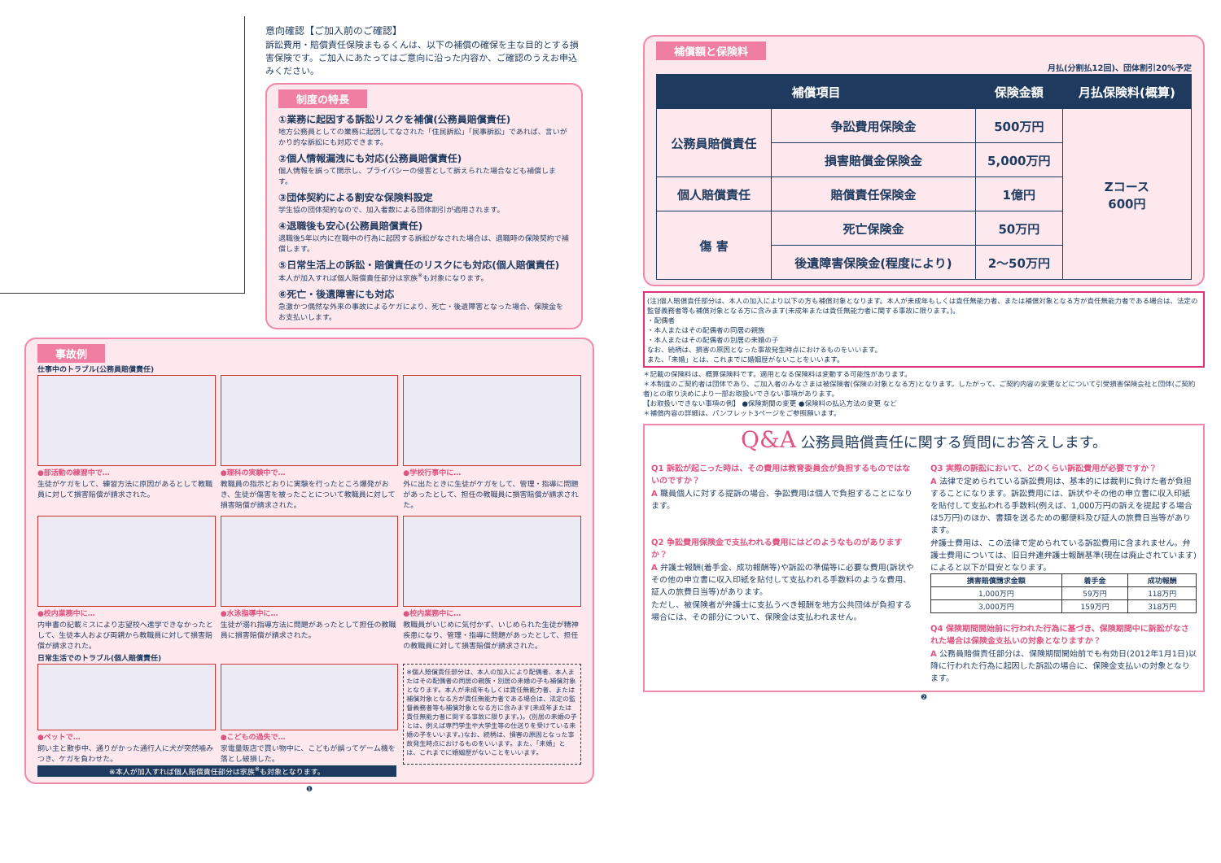意向確認【ご加入前のご確認】
訴訟費用・賠償責任保険まもるくんは、以下の補償の確保を主な目的とする損害保険です。ご加入にあたってはご意向に沿った内容か、ご確認のうえお申込みください。
制度の特長
①業務に起因する訴訟リスクを補償(公務員賠償責任)
地方公務員としての業務に起因してなされた「住民訴訟」「民事訴訟」であれば、言いがかり的な訴訟にも対応できます。
②個人情報漏洩にも対応(公務員賠償責任)
個人情報を誤って開示し、プライバシーの侵害として訴えられた場合なども補償します。
③団体契約による割安な保険料設定
学生協の団体契約なので、加入者数による団体割引が適用されます。
④退職後も安心(公務員賠償責任)
退職後5年以内に在職中の行為に起因する訴訟がなされた場合は、退職時の保険契約で補償します。
⑤日常生活上の訴訟・賠償責任のリスクにも対応(個人賠償責任)
本人が加入すれば個人賠償責任部分は家族<sup>※</sup>も対象になります。
⑥死亡・後遺障害にも対応
急激かつ偶然な外来の事故によるケガにより、死亡・後遺障害となった場合、保険金をお支払いします。
事故例
仕事中のトラブル(公務員賠償責任)
●部活動の練習中で…
生徒がケガをして、練習方法に原因があるとして教職員に対して損害賠償が請求された。
●理科の実験中で…
教職員の指示どおりに実験を行ったところ爆発がおき、生徒が傷害を被ったことについて教職員に対して損害賠償が請求された。
●学校行事中に…
外に出たときに生徒がケガをして、管理・指導に問題があったとして、担任の教職員に損害賠償が請求された。
●校内業務中に…
内申書の記載ミスにより志望校へ進学できなかったとして、生徒本人および両親から教職員に対して損害賠償が請求された。
●水泳指導中に…
生徒が溺れ指導方法に問題があったとして担任の教職員に損害賠償が請求された。
●校内業務中に…
教職員がいじめに気付かず、いじめられた生徒が精神疾患になり、管理・指導に問題があったとして、担任の教職員に対して損害賠償が請求された。
日常生活でのトラブル(個人賠償責任)
●ペットで…
飼い主と散歩中、通りがかった通行人に犬が突然噛みつき、ケガを負わせた。
●こどもの過失で…
家電量販店で買い物中に、こどもが誤ってゲーム機を落とし破損した。
※個人賠償責任部分は、本人の加入により配偶者、本人またはその配偶者の同居の親族・別居の未婚の子も補償対象となります。本人が未成年もしくは責任無能力者、または補償対象となる方が責任無能力者である場合は、法定の監督義務者等も補償対象となる方に含みます(未成年または責任無能力者に関する事故に限ります。)。(別居の未婚の子とは、例えば専門学生や大学生等の仕送りを受けている未婚の子をいいます。)なお、続柄は、損害の原因となった事故発生時点におけるものをいいます。また、「未婚」とは、これまでに婚姻歴がないことをいいます。
※本人が加入すれば個人賠償責任部分は家族<sup>※</sup>も対象となります。
❶
補償額と保険料
月払(分割払12回)、団体割引20%予定
| 補償項目 | | 保険金額 | 月払保険料(概算) |
| --- | --- | --- | --- |
| 公務員賠償責任 | 争訟費用保険金 | 500万円 | Zコース 600円 |
| | 損害賠償金保険金 | 5,000万円 | |
| 個人賠償責任 | 賠償責任保険金 | 1億円 | |
| 傷 害 | 死亡保険金 | 50万円 | |
| | 後遺障害保険金(程度により) | 2～50万円 | |
(注)個人賠償責任部分は、本人の加入により以下の方も補償対象となります。本人が未成年もしくは責任無能力者、または補償対象となる方が責任無能力者である場合は、法定の監督義務者等も補償対象となる方に含みます(未成年または責任無能力者に関する事故に限ります。)。
・配偶者
・本人またはその配偶者の同居の親族
・本人またはその配偶者の別居の未婚の子
なお、続柄は、損害の原因となった事故発生時点におけるものをいいます。
また、「未婚」とは、これまでに婚姻歴がないことをいいます。
＊記載の保険料は、概算保険料です。適用となる保険料は変動する可能性があります。
＊本制度のご契約者は団体であり、ご加入者のみなさまは被保険者(保険の対象となる方)となります。したがって、ご契約内容の変更などについて引受損害保険会社と団体(ご契約者)との取り決めにより一部お取扱いできない事項があります。
【お取扱いできない事項の例】 ●保険期間の変更 ●保険料の払込方法の変更 など
＊補償内容の詳細は、パンフレット3ページをご参照願います。
Q&A 公務員賠償責任に関する質問にお答えします。
Q1 訴訟が起こった時は、その費用は教育委員会が負担するものではないのですか？
A 職員個人に対する提訴の場合、争訟費用は個人で負担することになります。
Q2 争訟費用保険金で支払われる費用にはどのようなものがありますか？
A 弁護士報酬(着手金、成功報酬等)や訴訟の準備等に必要な費用(訴状やその他の申立書に収入印紙を貼付して支払われる手数料のような費用、証人の旅費日当等)があります。
ただし、被保険者が弁護士に支払うべき報酬を地方公共団体が負担する場合には、その部分について、保険金は支払われません。
Q3 実際の訴訟において、どのくらい訴訟費用が必要ですか？
A 法律で定められている訴訟費用は、基本的には裁判に負けた者が負担することになります。訴訟費用には、訴状やその他の申立書に収入印紙を貼付して支払われる手数料(例えば、1,000万円の訴えを提起する場合は5万円)のほか、書類を送るための郵便料及び証人の旅費日当等があります。
弁護士費用は、この法律で定められている訴訟費用に含まれません。弁護士費用については、旧日弁連弁護士報酬基準(現在は廃止されています)によると以下が目安となります。
| 損害賠償請求金額 | 着手金 | 成功報酬 |
| --- | --- | --- |
| 1,000万円 | 59万円 | 118万円 |
| 3,000万円 | 159万円 | 318万円 |
Q4 保険期間開始前に行われた行為に基づき、保険期間中に訴訟がなされた場合は保険金支払いの対象となりますか？
A 公務員賠償責任部分は、保険期間開始前でも有効日(2012年1月1日)以降に行われた行為に起因した訴訟の場合に、保険金支払いの対象となります。
❷